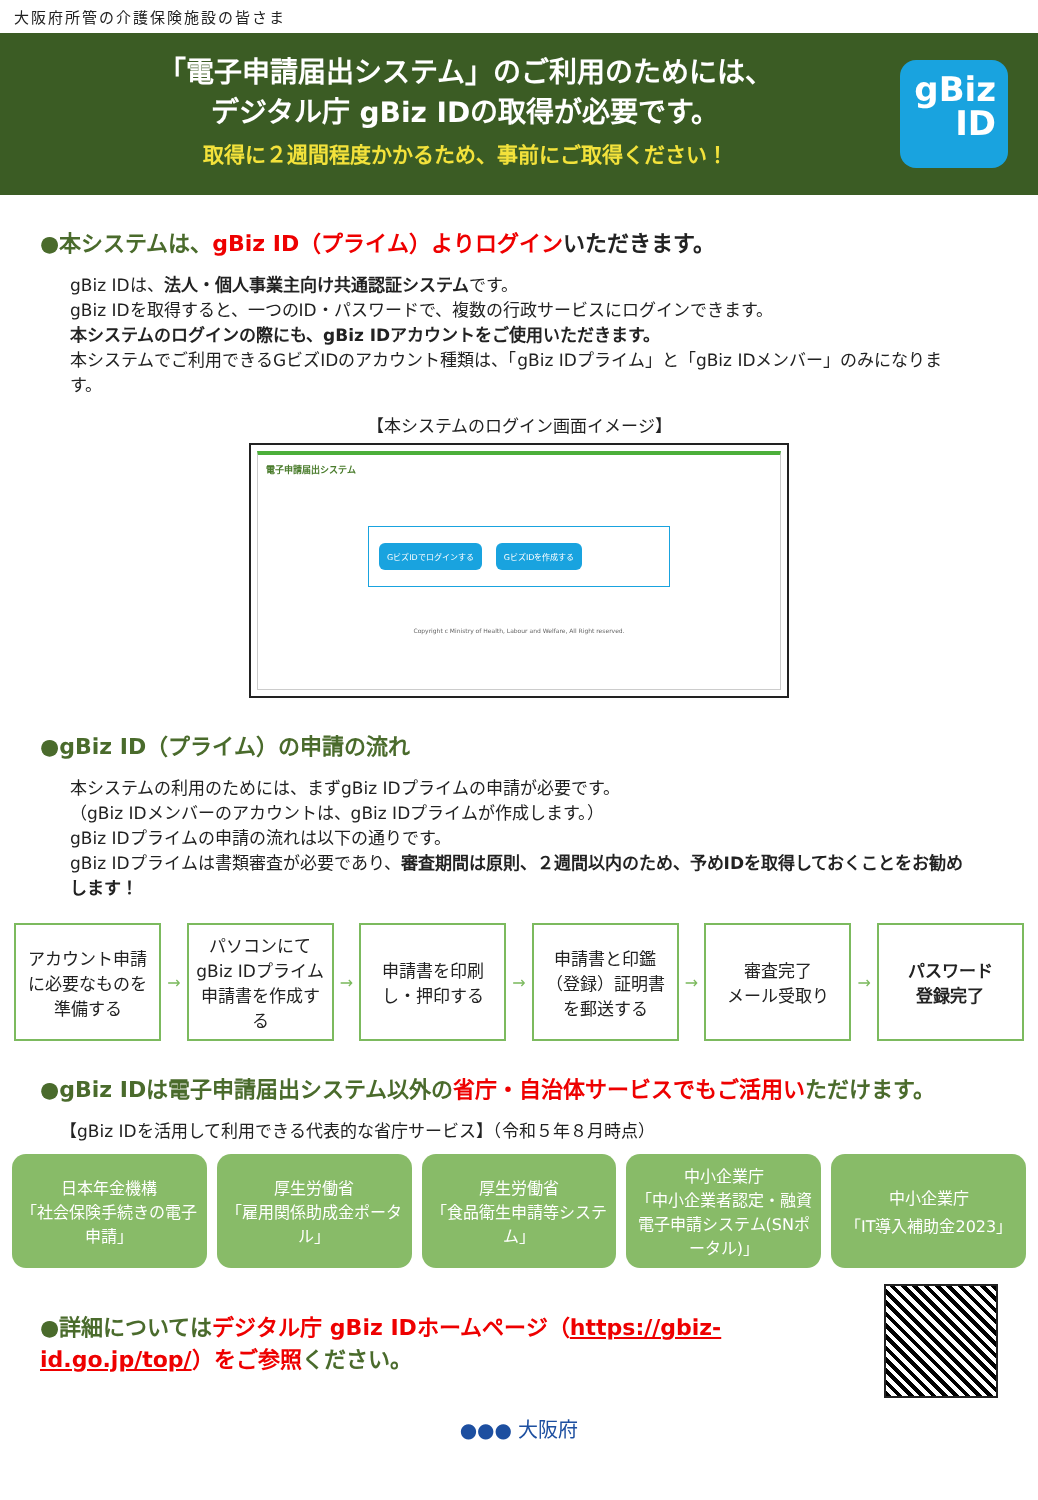大阪府所管の介護保険施設の皆さま
「電子申請届出システム」のご利用のためには、
デジタル庁 gBiz IDの取得が必要です。
取得に２週間程度かかるため、事前にご取得ください！
gBiz
ID
●本システムは、gBiz ID（プライム）よりログイン いただきます。
gBiz IDは、法人・個人事業主向け共通認証システムです。
gBiz IDを取得すると、一つのID・パスワードで、複数の行政サービスにログインできます。
本システムのログインの際にも、gBiz IDアカウントをご使用いただきます。
本システムでご利用できるGビズIDのアカウント種類は、「gBiz IDプライム」と「gBiz IDメンバー」のみになります。
【本システムのログイン画面イメージ】
電子申請届出システム
GビズIDでログインする GビズIDを作成する
Copyright c Ministry of Health, Labour and Welfare, All Right reserved.
●gBiz ID（プライム）の申請の流れ
本システムの利用のためには、まずgBiz IDプライムの申請が必要です。
（gBiz IDメンバーのアカウントは、gBiz IDプライムが作成します。）
gBiz IDプライムの申請の流れは以下の通りです。
gBiz IDプライムは書類審査が必要であり、審査期間は原則、２週間以内のため、予めIDを取得しておくことをお勧めします！
アカウント申請に必要なものを準備する
→
パソコンにてgBiz IDプライム申請書を作成する
→
申請書を印刷し・押印する
→
申請書と印鑑（登録）証明書を郵送する
→
審査完了
メール受取り
→
パスワード
登録完了
●gBiz IDは電子申請届出システム以外の省庁・自治体サービスでもご活用いただけます。
【gBiz IDを活用して利用できる代表的な省庁サービス】（令和５年８月時点）
日本年金機構
「社会保険手続きの電子申請」
厚生労働省
「雇用関係助成金ポータル」
厚生労働省
「食品衛生申請等システム」
中小企業庁
「中小企業者認定・融資電子申請システム(SNポータル)」
中小企業庁
「IT導入補助金2023」
●詳細についてはデジタル庁 gBiz IDホームページ（https://gbiz-id.go.jp/top/）をご参照ください。
●●● 大阪府